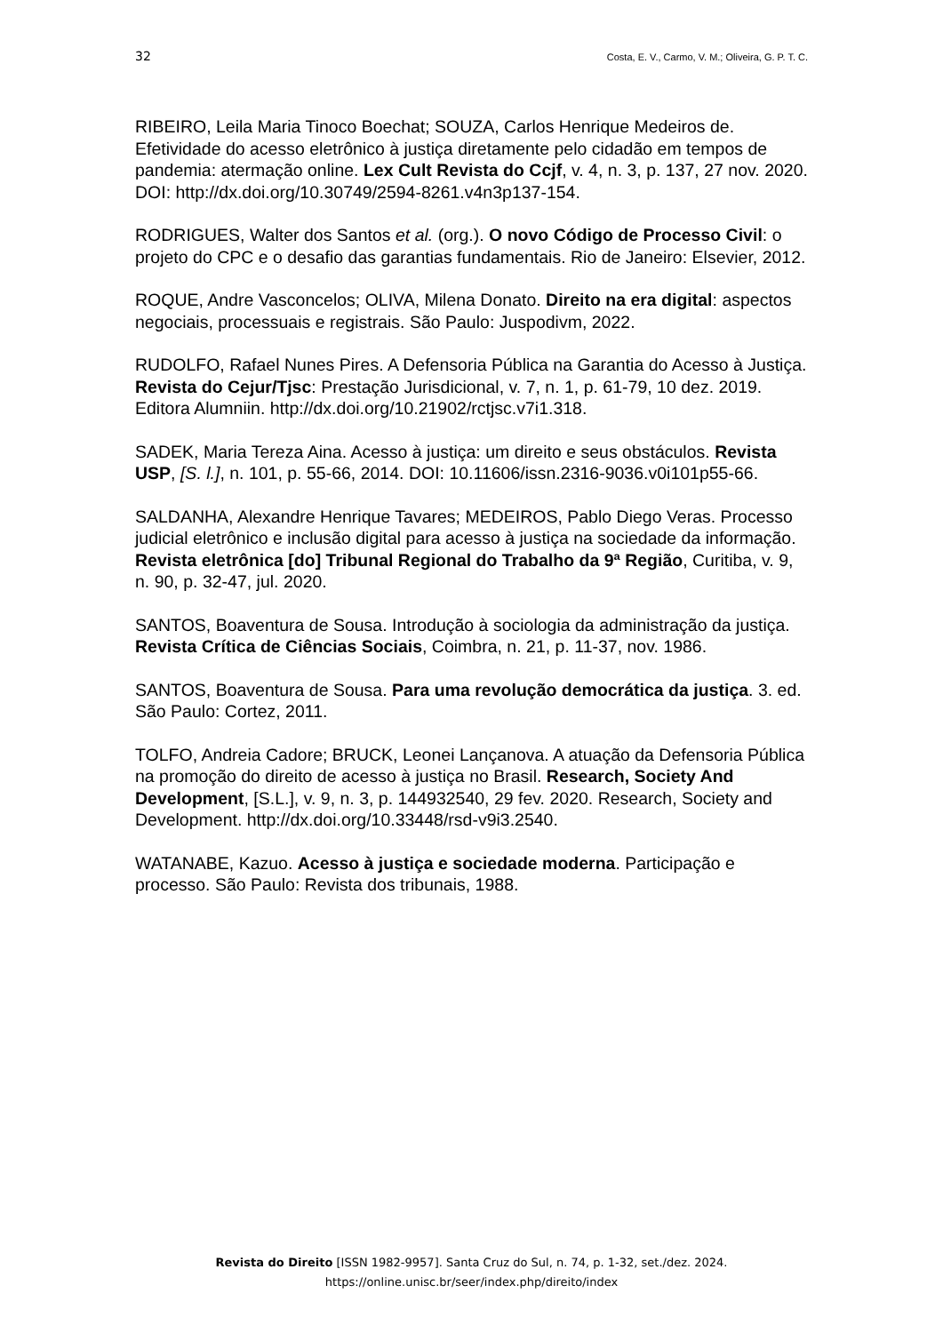32 Costa, E. V., Carmo, V. M.; Oliveira, G. P. T. C.
RIBEIRO, Leila Maria Tinoco Boechat; SOUZA, Carlos Henrique Medeiros de. Efetividade do acesso eletrônico à justiça diretamente pelo cidadão em tempos de pandemia: atermação online. Lex Cult Revista do Ccjf, v. 4, n. 3, p. 137, 27 nov. 2020. DOI: http://dx.doi.org/10.30749/2594-8261.v4n3p137-154.
RODRIGUES, Walter dos Santos et al. (org.). O novo Código de Processo Civil: o projeto do CPC e o desafio das garantias fundamentais. Rio de Janeiro: Elsevier, 2012.
ROQUE, Andre Vasconcelos; OLIVA, Milena Donato. Direito na era digital: aspectos negociais, processuais e registrais. São Paulo: Juspodivm, 2022.
RUDOLFO, Rafael Nunes Pires. A Defensoria Pública na Garantia do Acesso à Justiça. Revista do Cejur/Tjsc: Prestação Jurisdicional, v. 7, n. 1, p. 61-79, 10 dez. 2019. Editora Alumniin. http://dx.doi.org/10.21902/rctjsc.v7i1.318.
SADEK, Maria Tereza Aina. Acesso à justiça: um direito e seus obstáculos. Revista USP, [S. l.], n. 101, p. 55-66, 2014. DOI: 10.11606/issn.2316-9036.v0i101p55-66.
SALDANHA, Alexandre Henrique Tavares; MEDEIROS, Pablo Diego Veras. Processo judicial eletrônico e inclusão digital para acesso à justiça na sociedade da informação. Revista eletrônica [do] Tribunal Regional do Trabalho da 9ª Região, Curitiba, v. 9, n. 90, p. 32-47, jul. 2020.
SANTOS, Boaventura de Sousa. Introdução à sociologia da administração da justiça. Revista Crítica de Ciências Sociais, Coimbra, n. 21, p. 11-37, nov. 1986.
SANTOS, Boaventura de Sousa. Para uma revolução democrática da justiça. 3. ed. São Paulo: Cortez, 2011.
TOLFO, Andreia Cadore; BRUCK, Leonei Lançanova. A atuação da Defensoria Pública na promoção do direito de acesso à justiça no Brasil. Research, Society And Development, [S.L.], v. 9, n. 3, p. 144932540, 29 fev. 2020. Research, Society and Development. http://dx.doi.org/10.33448/rsd-v9i3.2540.
WATANABE, Kazuo. Acesso à justiça e sociedade moderna. Participação e processo. São Paulo: Revista dos tribunais, 1988.
Revista do Direito [ISSN 1982-9957]. Santa Cruz do Sul, n. 74, p. 1-32, set./dez. 2024.
https://online.unisc.br/seer/index.php/direito/index